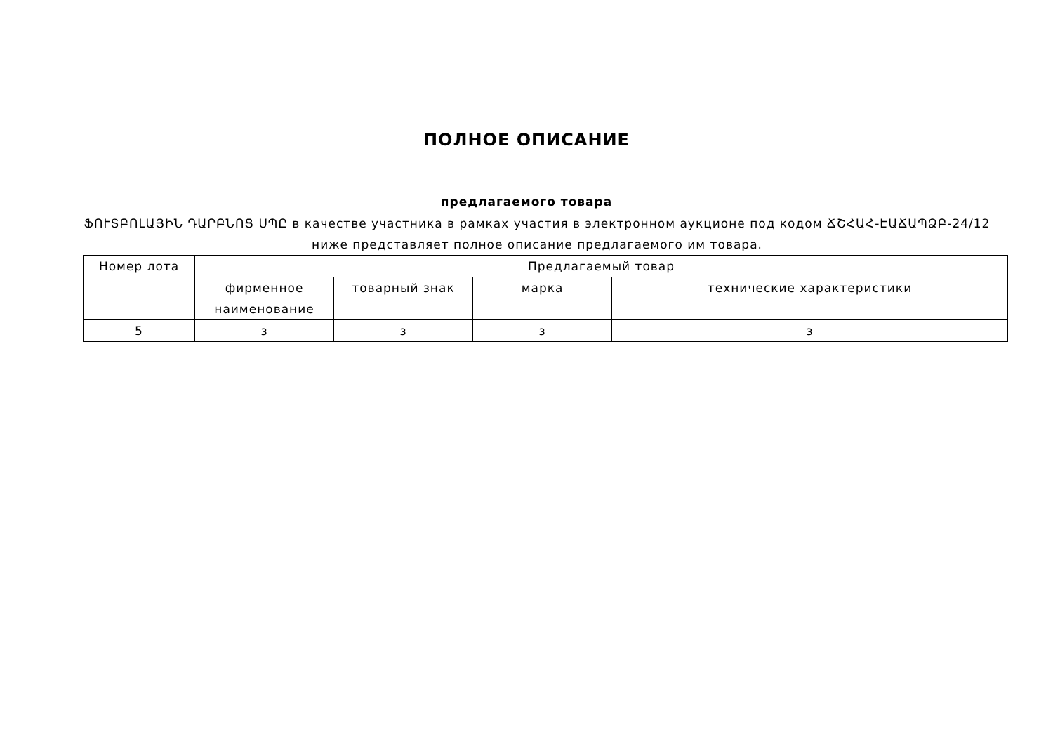ПОЛНОЕ ОПИСАНИЕ
предлагаемого товара
ՖՈՒՏԲՈԼԱՅԻՆ ԴԱՐԲՆՈՑ ՍՊԸ в качестве участника в рамках участия в электронном аукционе под кодом ՃՇՀԱՀ-ԷԱՃԱՊՁԲ-24/12 ниже представляет полное описание предлагаемого им товара.
| Номер лота | Предлагаемый товар | | | |
| --- | --- | --- | --- | --- |
| | фирменное наименование | товарный знак | марка | технические характеристики |
| 5 | з | з | з | з |